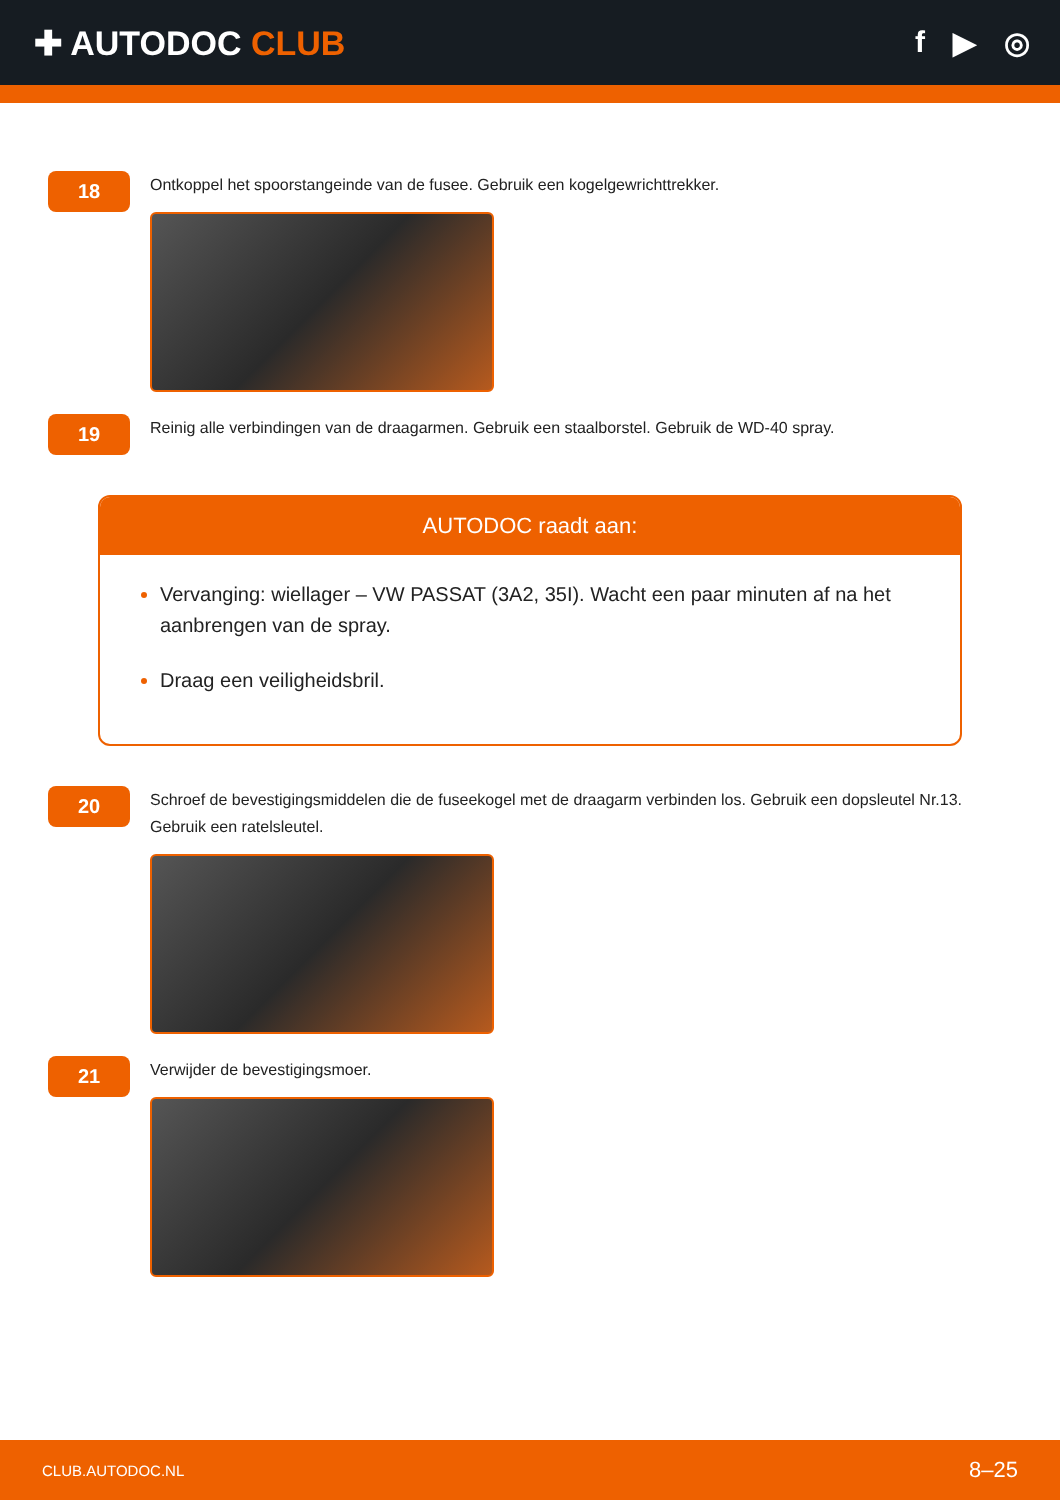✚ AUTODOC CLUB f ▶ ◎
18
Ontkoppel het spoorstangeinde van de fusee. Gebruik een kogelgewrichttrekker.
19
Reinig alle verbindingen van de draagarmen. Gebruik een staalborstel. Gebruik de WD-40 spray.
AUTODOC raadt aan:
Vervanging: wiellager – VW PASSAT (3A2, 35I). Wacht een paar minuten af na het aanbrengen van de spray.
Draag een veiligheidsbril.
20
Schroef de bevestigingsmiddelen die de fuseekogel met de draagarm verbinden los. Gebruik een dopsleutel Nr.13. Gebruik een ratelsleutel.
21
Verwijder de bevestigingsmoer.
CLUB.AUTODOC.NL 8–25